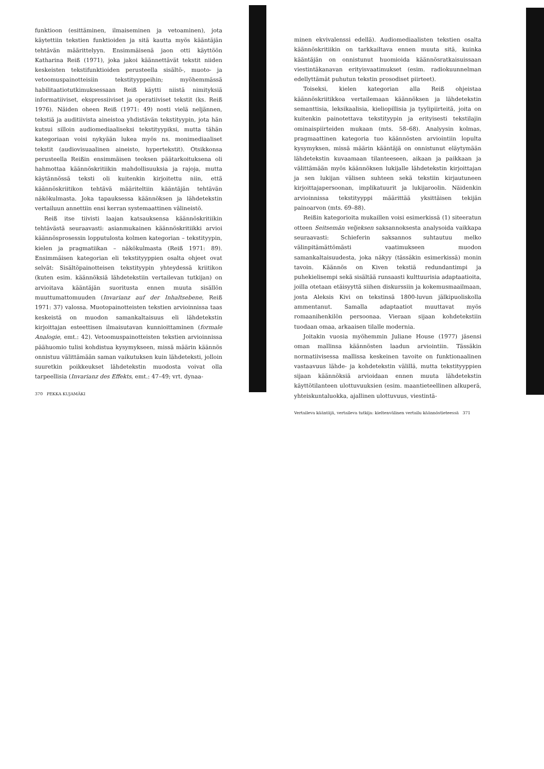funktioon (esittäminen, ilmaiseminen ja vetoaminen), jota käytettiin tekstien funktioiden ja sitä kautta myös kääntäjän tehtävän määrittelyyn. Ensimmäisenä jaon otti käyttöön Katharina Reiß (1971), joka jakoi käännettävät tekstit niiden keskeisten tekstifunktioiden perusteella sisältö-, muoto- ja vetoomuspainotteisiin tekstityyppeihin; myöhemmässä habilitaatiotutkimuksessaan Reiß käytti niistä nimityksiä informatiiviset, ekspressiiviset ja operatiiviset tekstit (ks. Reiß 1976). Näiden oheen Reiß (1971: 49) nosti vielä neljännen, tekstiä ja auditiivista aineistoa yhdistävän tekstityypin, jota hän kutsui silloin audiomediaaliseksi tekstityypiksi, mutta tähän kategoriaan voisi nykyään lukea myös ns. monimediaaliset tekstit (audiovisuaalinen aineisto, hypertekstit). Otsikkonsa perusteella Reißin ensimmäisen teoksen päätarkoituksena oli hahmottaa käännöskritiikin mahdollisuuksia ja rajoja, mutta käytännössä teksti oli kuitenkin kirjoitettu niin, että käännöskriitikon tehtävä määriteltiin kääntäjän tehtävän näkökulmasta. Joka tapauksessa käännöksen ja lähdetekstin vertailuun annettiin ensi kerran systemaattinen välineistö.
Reiß itse tiivisti laajan katsauksensa käännöskritiikin tehtävästä seuraavasti: asianmukainen käännöskritiikki arvioi käännösprosessin lopputulosta kolmen kategorian – tekstityypin, kielen ja pragmatiikan – näkökulmasta (Reiß 1971: 89). Ensimmäisen kategorian eli tekstityyppien osalta ohjeet ovat selvät: Sisältöpainotteisen tekstityypin yhteydessä kriitikon (kuten esim. käännöksiä lähdetekstiin vertailevan tutkijan) on arvioitava kääntäjän suoritusta ennen muuta sisällön muuttumattomuuden (Invarianz auf der Inhaltsebene, Reiß 1971: 37) valossa. Muotopainotteisten tekstien arvioinnissa taas keskeistä on muodon samankaltaisuus eli lähdetekstin kirjoittajan esteettisen ilmaisutavan kunnioittaminen (formale Analogie, emt.: 42). Vetoomuspainotteisten tekstien arvioinnissa päähuomio tulisi kohdistua kysymykseen, missä määrin käännös onnistuu välittämään saman vaikutuksen kuin lähdeteksti, jolloin suuretkin poikkeukset lähdetekstin muodosta voivat olla tarpeellisia (Invarianz des Effekts, emt.: 47–49; vrt. dynaa-
370 PEKKA KUJAMÄKI
minen ekvivalenssi edellä). Audiomediaalisten tekstien osalta käännöskritiikin on tarkkailtava ennen muuta sitä, kuinka kääntäjän on onnistunut huomioida käännösratkaisuissaan viestintäkanavan erityisvaatimukset (esim. radiokuunnelman edellyttämät puhutun tekstin prosodiset piirteet).
Toiseksi, kielen kategorian alla Reiß ohjeistaa käännöskriitikkoa vertailemaan käännöksen ja lähdetekstin semanttisia, leksikaalisia, kieliopillisia ja tyylipiirteitä, joita on kuitenkin painotettava tekstityypin ja erityisesti tekstilajin ominaispiirteiden mukaan (mts. 58–68). Analyysin kolmas, pragmaattinen kategoria tuo käännösten arviointiin lopulta kysymyksen, missä määrin kääntäjä on onnistunut eläytymään lähdetekstin kuvaamaan tilanteeseen, aikaan ja paikkaan ja välittämään myös käännöksen lukijalle lähdetekstin kirjoittajan ja sen lukijan välisen suhteen sekä tekstiin kirjautuneen kirjoittajapersoonan, implikatuurit ja lukijaroolin. Näidenkin arvioinnissa tekstityyppi määrittää yksittäisen tekijän painoarvon (mts. 69–88).
Reißin kategorioita mukaillen voisi esimerkissä (1) siteeratun otteen Seitsemän veljeksen saksannoksesta analysoida vaikkapa seuraavasti: Schieferin saksannos suhtautuu melko välinpitämättömästi vaatimukseen muodon samankaltaisuudesta, joka näkyy (tässäkin esimerkissä) monin tavoin. Käännös on Kiven tekstiä redundantimpi ja puhekielisempi sekä sisältää runsaasti kulttuurisia adaptaatioita, joilla otetaan etäisyyttä siihen diskurssiin ja kokemusmaailmaan, josta Aleksis Kivi on tekstinsä 1800-luvun jälkipuoliskolla ammentanut. Samalla adaptaatiot muuttavat myös romaanihenkilön persoonaa. Vieraan sijaan kohdetekstiin tuodaan omaa, arkaaisen tilalle modernia.
Joitakin vuosia myöhemmin Juliane House (1977) jäsensi oman mallinsa käännösten laadun arviointiin. Tässäkin normatiivisessa mallissa keskeinen tavoite on funktionaalinen vastaavuus lähde- ja kohdetekstin välillä, mutta tekstityyppien sijaan käännöksiä arvioidaan ennen muuta lähdetekstin käyttötilanteen ulottuvuuksien (esim. maantieteellinen alkuperä, yhteiskuntaluokka, ajallinen ulottuvuus, viestintä-
Vertaileva kääntäjä, vertaileva tutkija: kieltenvälinen vertailu käännöstieteessä 371